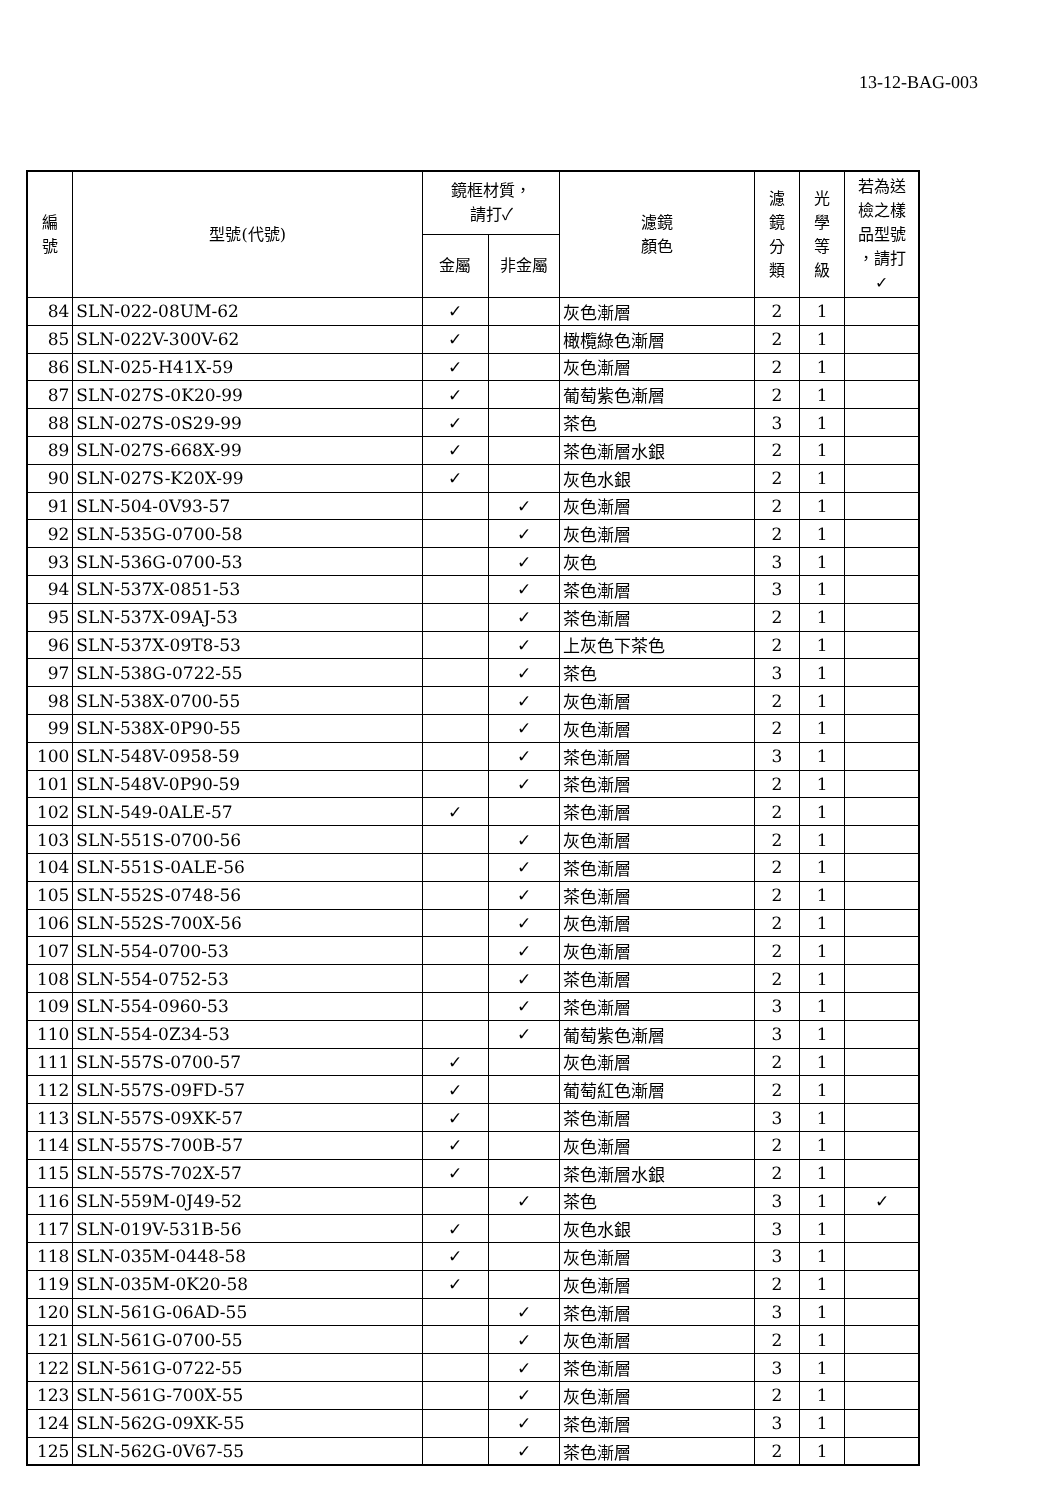13-12-BAG-003
| 編 號 | 型號(代號) | 鏡框材質， 請打✓ | | 濾鏡 顏色 | 濾 鏡 分 類 | 光 學 等 級 | 若為送 檢之樣 品型號 ，請打 ✓ |
| --- | --- | --- | --- | --- | --- | --- | --- |
| | | 金屬 | 非金屬 | | | | |
| 84 | SLN-022-08UM-62 | ✓ | | 灰色漸層 | 2 | 1 | |
| 85 | SLN-022V-300V-62 | ✓ | | 橄欖綠色漸層 | 2 | 1 | |
| 86 | SLN-025-H41X-59 | ✓ | | 灰色漸層 | 2 | 1 | |
| 87 | SLN-027S-0K20-99 | ✓ | | 葡萄紫色漸層 | 2 | 1 | |
| 88 | SLN-027S-0S29-99 | ✓ | | 茶色 | 3 | 1 | |
| 89 | SLN-027S-668X-99 | ✓ | | 茶色漸層水銀 | 2 | 1 | |
| 90 | SLN-027S-K20X-99 | ✓ | | 灰色水銀 | 2 | 1 | |
| 91 | SLN-504-0V93-57 | | ✓ | 灰色漸層 | 2 | 1 | |
| 92 | SLN-535G-0700-58 | | ✓ | 灰色漸層 | 2 | 1 | |
| 93 | SLN-536G-0700-53 | | ✓ | 灰色 | 3 | 1 | |
| 94 | SLN-537X-0851-53 | | ✓ | 茶色漸層 | 3 | 1 | |
| 95 | SLN-537X-09AJ-53 | | ✓ | 茶色漸層 | 2 | 1 | |
| 96 | SLN-537X-09T8-53 | | ✓ | 上灰色下茶色 | 2 | 1 | |
| 97 | SLN-538G-0722-55 | | ✓ | 茶色 | 3 | 1 | |
| 98 | SLN-538X-0700-55 | | ✓ | 灰色漸層 | 2 | 1 | |
| 99 | SLN-538X-0P90-55 | | ✓ | 灰色漸層 | 2 | 1 | |
| 100 | SLN-548V-0958-59 | | ✓ | 茶色漸層 | 3 | 1 | |
| 101 | SLN-548V-0P90-59 | | ✓ | 茶色漸層 | 2 | 1 | |
| 102 | SLN-549-0ALE-57 | ✓ | | 茶色漸層 | 2 | 1 | |
| 103 | SLN-551S-0700-56 | | ✓ | 灰色漸層 | 2 | 1 | |
| 104 | SLN-551S-0ALE-56 | | ✓ | 茶色漸層 | 2 | 1 | |
| 105 | SLN-552S-0748-56 | | ✓ | 茶色漸層 | 2 | 1 | |
| 106 | SLN-552S-700X-56 | | ✓ | 灰色漸層 | 2 | 1 | |
| 107 | SLN-554-0700-53 | | ✓ | 灰色漸層 | 2 | 1 | |
| 108 | SLN-554-0752-53 | | ✓ | 茶色漸層 | 2 | 1 | |
| 109 | SLN-554-0960-53 | | ✓ | 茶色漸層 | 3 | 1 | |
| 110 | SLN-554-0Z34-53 | | ✓ | 葡萄紫色漸層 | 3 | 1 | |
| 111 | SLN-557S-0700-57 | ✓ | | 灰色漸層 | 2 | 1 | |
| 112 | SLN-557S-09FD-57 | ✓ | | 葡萄紅色漸層 | 2 | 1 | |
| 113 | SLN-557S-09XK-57 | ✓ | | 茶色漸層 | 3 | 1 | |
| 114 | SLN-557S-700B-57 | ✓ | | 灰色漸層 | 2 | 1 | |
| 115 | SLN-557S-702X-57 | ✓ | | 茶色漸層水銀 | 2 | 1 | |
| 116 | SLN-559M-0J49-52 | | ✓ | 茶色 | 3 | 1 | ✓ |
| 117 | SLN-019V-531B-56 | ✓ | | 灰色水銀 | 3 | 1 | |
| 118 | SLN-035M-0448-58 | ✓ | | 灰色漸層 | 3 | 1 | |
| 119 | SLN-035M-0K20-58 | ✓ | | 灰色漸層 | 2 | 1 | |
| 120 | SLN-561G-06AD-55 | | ✓ | 茶色漸層 | 3 | 1 | |
| 121 | SLN-561G-0700-55 | | ✓ | 灰色漸層 | 2 | 1 | |
| 122 | SLN-561G-0722-55 | | ✓ | 茶色漸層 | 3 | 1 | |
| 123 | SLN-561G-700X-55 | | ✓ | 灰色漸層 | 2 | 1 | |
| 124 | SLN-562G-09XK-55 | | ✓ | 茶色漸層 | 3 | 1 | |
| 125 | SLN-562G-0V67-55 | | ✓ | 茶色漸層 | 2 | 1 | |